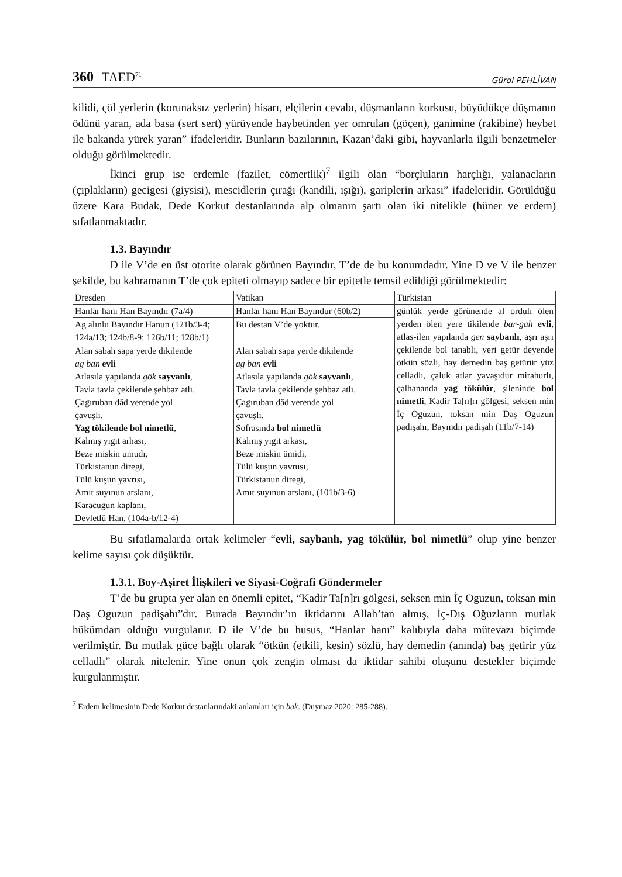360 TAED<sup>71</sup>
Gürol PEHLİVAN
kilidi, çöl yerlerin (korunaksız yerlerin) hisarı, elçilerin cevabı, düşmanların korkusu, büyüdükçe düşmanın ödünü yaran, ada basa (sert sert) yürüyende haybetinden yer omrulan (göçen), ganimine (rakibine) heybet ile bakanda yürek yaran” ifadeleridir. Bunların bazılarının, Kazan’daki gibi, hayvanlarla ilgili benzetmeler olduğu görülmektedir.
İkinci grup ise erdemle (fazilet, cömertlik)<sup>7</sup> ilgili olan “borçluların harçlığı, yalanacların (çıplakların) gecigesi (giysisi), mescidlerin çırağı (kandili, ışığı), gariplerin arkası” ifadeleridir. Görüldüğü üzere Kara Budak, Dede Korkut destanlarında alp olmanın şartı olan iki nitelikle (hüner ve erdem) sıfatlanmaktadır.
1.3. Bayındır
D ile V’de en üst otorite olarak görünen Bayındır, T’de de bu konumdadır. Yine D ve V ile benzer şekilde, bu kahramanın T’de çok epiteti olmayıp sadece bir epitetle temsil edildiği görülmektedir:
| Dresden | Vatikan | Türkistan |
| Hanlar hanı Han Bayındır (7a/4) | Hanlar hanı Han Bayındur (60b/2) | günlük yerde görünende al ordulı ölen yerden ölen yere tikilende bar-gah evli , atlas-ilen yapılanda gen saybanlı , aşrı aşrı çekilende bol tanablı, yeri getür deyende ötkün sözli, hay demedin baş getürür yüz celladlı, çaluk atlar yavaşıdur mirahurlı, çalhananda yag tökülür , şileninde bol nimetli , Kadir Ta[n]rı gölgesi, seksen min İç Oguzun, toksan min Daş Oguzun padişahı, Bayındır padişah (11b/7-14) |
| Ag alınlu Bayındır Hanun (121b/3-4; 124a/13; 124b/8-9; 126b/11; 128b/1) | Bu destan V’de yoktur. | |
| Alan sabah sapa yerde dikilende ag ban evli Atlasıla yapılanda gök sayvanlı , Tavla tavla çekilende şehbaz atlı, Çagıruban dâd verende yol çavuşlı, Yag tökilende bol nimetlü , Kalmış yigit arhası, Beze miskin umudı, Türkistanun diregi, Tülü kuşun yavrısı, Amıt suyınun arslanı, Karacugun kaplanı, Devletlü Han, (104a-b/12-4) | Alan sabah sapa yerde dikilende ag ban evli Atlasıla yapılanda gök sayvanlı , Tavla tavla çekilende şehbaz atlı, Çagıruban dâd verende yol çavuşlı, Sofrasında bol nimetlü Kalmış yigit arkası, Beze miskin ümidi, Tülü kuşun yavrusı, Türkistanun diregi, Amıt suyınun arslanı, (101b/3-6) | |
Bu sıfatlamalarda ortak kelimeler “evli, saybanlı, yag tökülür, bol nimetlü” olup yine benzer kelime sayısı çok düşüktür.
1.3.1. Boy-Aşiret İlişkileri ve Siyasi-Coğrafi Göndermeler
T’de bu grupta yer alan en önemli epitet, “Kadir Ta[n]rı gölgesi, seksen min İç Oguzun, toksan min Daş Oguzun padişahı”dır. Burada Bayındır’ın iktidarını Allah’tan almış, İç-Dış Oğuzların mutlak hükümdarı olduğu vurgulanır. D ile V’de bu husus, “Hanlar hanı” kalıbıyla daha mütevazı biçimde verilmiştir. Bu mutlak güce bağlı olarak “ötkün (etkili, kesin) sözlü, hay demedin (anında) baş getirir yüz celladlı” olarak nitelenir. Yine onun çok zengin olması da iktidar sahibi oluşunu destekler biçimde kurgulanmıştır.
<sup>7</sup> Erdem kelimesinin Dede Korkut destanlarındaki anlamları için bak. (Duymaz 2020: 285-288).